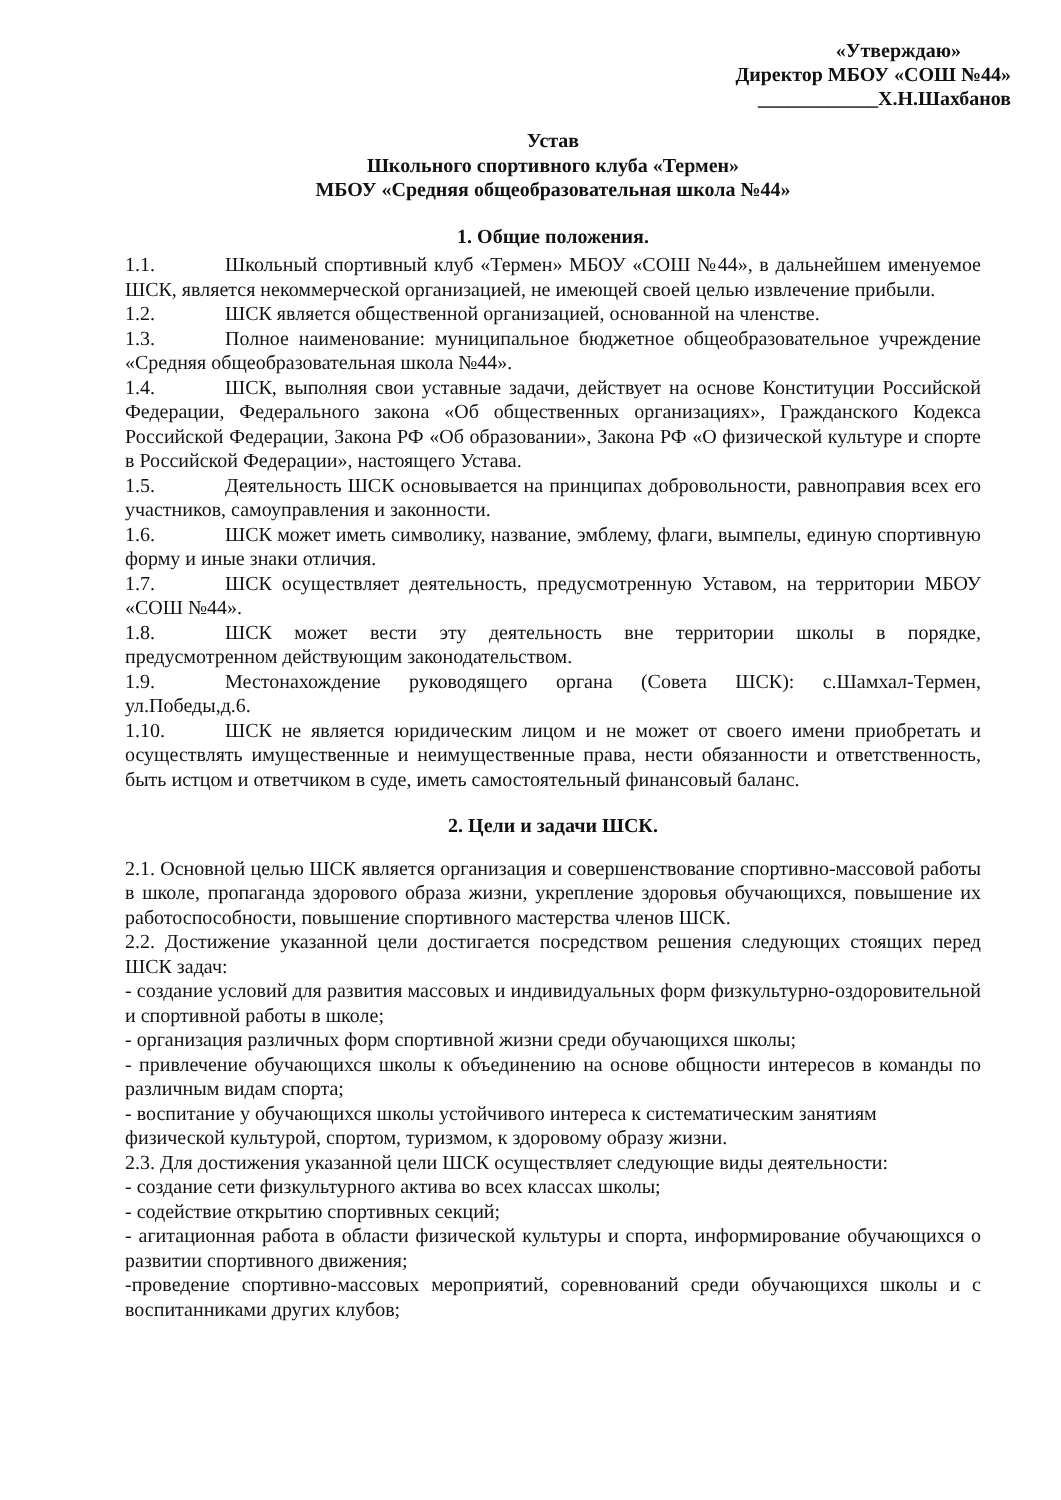«Утверждаю»
Директор МБОУ «СОШ №44»
____________Х.Н.Шахбанов
Устав
Школьного спортивного клуба «Термен»
МБОУ «Средняя общеобразовательная школа №44»
1. Общие положения.
1.1. Школьный спортивный клуб «Термен» МБОУ «СОШ №44», в дальнейшем именуемое ШСК, является некоммерческой организацией, не имеющей своей целью извлечение прибыли.
1.2. ШСК является общественной организацией, основанной на членстве.
1.3. Полное наименование: муниципальное бюджетное общеобразовательное учреждение «Средняя общеобразовательная школа №44».
1.4. ШСК, выполняя свои уставные задачи, действует на основе Конституции Российской Федерации, Федерального закона «Об общественных организациях», Гражданского Кодекса Российской Федерации, Закона РФ «Об образовании», Закона РФ «О физической культуре и спорте в Российской Федерации», настоящего Устава.
1.5. Деятельность ШСК основывается на принципах добровольности, равноправия всех его участников, самоуправления и законности.
1.6. ШСК может иметь символику, название, эмблему, флаги, вымпелы, единую спортивную форму и иные знаки отличия.
1.7. ШСК осуществляет деятельность, предусмотренную Уставом, на территории МБОУ «СОШ №44».
1.8. ШСК может вести эту деятельность вне территории школы в порядке, предусмотренном действующим законодательством.
1.9. Местонахождение руководящего органа (Совета ШСК): с.Шамхал-Термен, ул.Победы,д.6.
1.10. ШСК не является юридическим лицом и не может от своего имени приобретать и осуществлять имущественные и неимущественные права, нести обязанности и ответственность, быть истцом и ответчиком в суде, иметь самостоятельный финансовый баланс.
2. Цели и задачи ШСК.
2.1. Основной целью ШСК является организация и совершенствование спортивно-массовой работы в школе, пропаганда здорового образа жизни, укрепление здоровья обучающихся, повышение их работоспособности, повышение спортивного мастерства членов ШСК.
2.2. Достижение указанной цели достигается посредством решения следующих стоящих перед ШСК задач:
- создание условий для развития массовых и индивидуальных форм физкультурно-оздоровительной и спортивной работы в школе;
- организация различных форм спортивной жизни среди обучающихся школы;
- привлечение обучающихся школы к объединению на основе общности интересов в команды по различным видам спорта;
- воспитание у обучающихся школы устойчивого интереса к систематическим занятиям физической культурой, спортом, туризмом, к здоровому образу жизни.
2.3. Для достижения указанной цели ШСК осуществляет следующие виды деятельности:
- создание сети физкультурного актива во всех классах школы;
- содействие открытию спортивных секций;
- агитационная работа в области физической культуры и спорта, информирование обучающихся о развитии спортивного движения;
-проведение спортивно-массовых мероприятий, соревнований среди обучающихся школы и с воспитанниками других клубов;